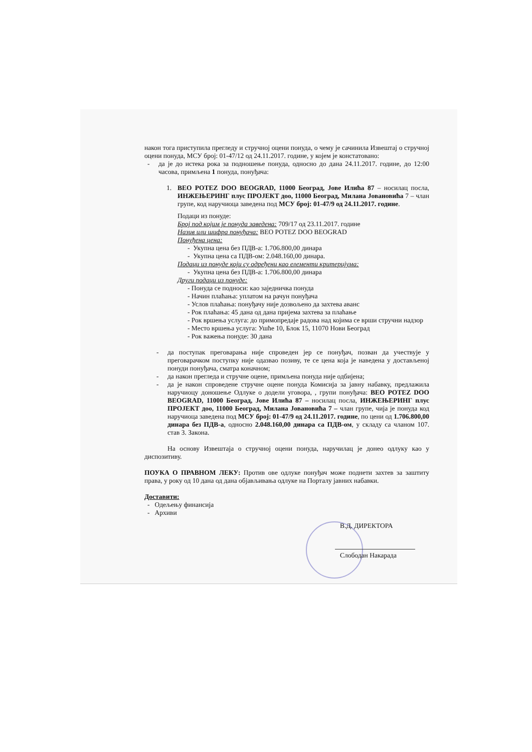након тога приступила прегледу и стручној оцени понуда, о чему је сачинила Извештај о стручној оцени понуда, МСУ број: 01-47/12 од 24.11.2017. године, у којем је констатовано:
- да је до истека рока за подношење понуда, односно до дана 24.11.2017. године, до 12:00 часова, примљена 1 понуда, понуђача:
1. BEO POTEZ DOO BEOGRAD, 11000 Београд, Јове Илића 87 – носилац посла, ИНЖЕЊЕРИНГ плус ПРОЈЕКТ доо, 11000 Београд, Милана Јовановића 7 – члан групе, код наручиоца заведена под МСУ број: 01-47/9 од 24.11.2017. године.
Подаци из понуде:
Број под којим је понуда заведена: 709/17 од 23.11.2017. године
Назив или шифра понуђача: BEO POTEZ DOO BEOGRAD
Понуђена цена:
- Укупна цена без ПДВ-а: 1.706.800,00 динара
- Укупна цена са ПДВ-ом: 2.048.160,00 динара.
Подаци из понуде који су одређени као елементи критеријума:
- Укупна цена без ПДВ-а: 1.706.800,00 динара
Други подаци из понуде:
- Понуда се подноси: као заједничка понуда
- Начин плаћања: уплатом на рачун понуђача
- Услов плаћања: понуђачу није дозвољено да захтева аванс
- Рок плаћања: 45 дана од дана пријема захтева за плаћање
- Рок вршења услуга: до примопредаје радова над којима се врши стручни надзор
- Место вршења услуга: Ушће 10, Блок 15, 11070 Нови Београд
- Рок важења понуде: 30 дана
- да поступак преговарања није спроведен јер се понуђач, позван да учествује у преговарачком поступку није одазвао позиву, те се цена која је наведена у достављеној понуди понуђача, сматра коначном;
- да након прегледа и стручне оцене, примљена понуда није одбијена;
- да је након спроведене стручне оцене понуда Комисија за јавну набавку, предлажила наручиоцу доношење Одлуке о додели уговора, , групи понуђача: BEO POTEZ DOO BEOGRAD, 11000 Београд, Јове Илића 87 – носилац посла, ИНЖЕЊЕРИНГ плус ПРОЈЕКТ доо, 11000 Београд, Милана Јовановића 7 – члан групе, чија је понуда код наручиоца заведена под МСУ број: 01-47/9 од 24.11.2017. године, по цени од 1.706.800,00 динара без ПДВ-а, односно 2.048.160,00 динара са ПДВ-ом, у складу са чланом 107. став 3. Закона.
На основу Извештаја о стручној оцени понуда, наручилац је донео одлуку као у диспозитиву.
ПОУКА О ПРАВНОМ ЛЕКУ: Против ове одлуке понуђач може поднети захтев за заштиту права, у року од 10 дана од дана објављивања одлуке на Порталу јавних набавки.
Доставити:
- Одељењу финансија
- Архиви
В.Д. ДИРЕКТОРА
Слободан Накарада